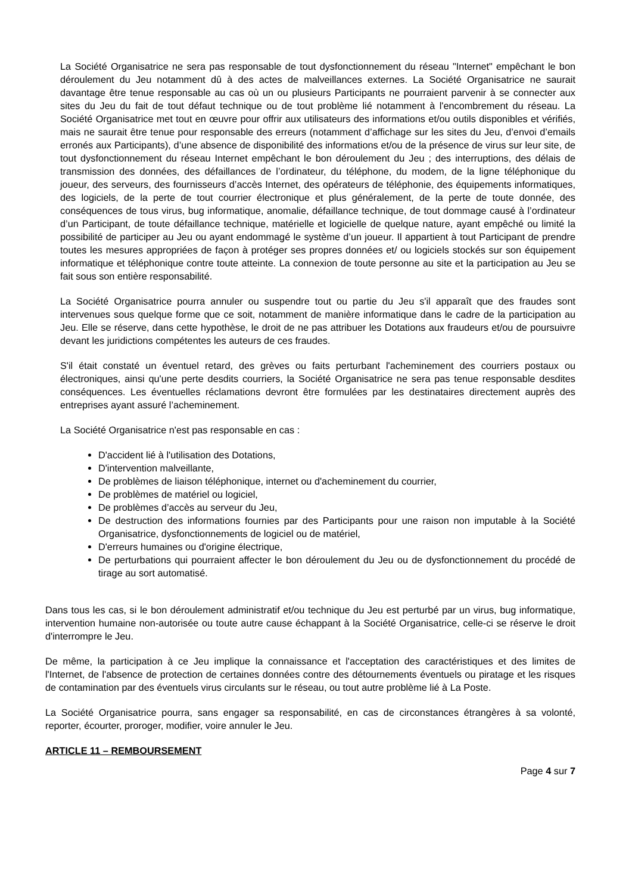La Société Organisatrice ne sera pas responsable de tout dysfonctionnement du réseau "Internet" empêchant le bon déroulement du Jeu notamment dû à des actes de malveillances externes. La Société Organisatrice ne saurait davantage être tenue responsable au cas où un ou plusieurs Participants ne pourraient parvenir à se connecter aux sites du Jeu du fait de tout défaut technique ou de tout problème lié notamment à l'encombrement du réseau. La Société Organisatrice met tout en œuvre pour offrir aux utilisateurs des informations et/ou outils disponibles et vérifiés, mais ne saurait être tenue pour responsable des erreurs (notamment d’affichage sur les sites du Jeu, d’envoi d’emails erronés aux Participants), d’une absence de disponibilité des informations et/ou de la présence de virus sur leur site, de tout dysfonctionnement du réseau Internet empêchant le bon déroulement du Jeu ; des interruptions, des délais de transmission des données, des défaillances de l’ordinateur, du téléphone, du modem, de la ligne téléphonique du joueur, des serveurs, des fournisseurs d’accès Internet, des opérateurs de téléphonie, des équipements informatiques, des logiciels, de la perte de tout courrier électronique et plus généralement, de la perte de toute donnée, des conséquences de tous virus, bug informatique, anomalie, défaillance technique, de tout dommage causé à l’ordinateur d’un Participant, de toute défaillance technique, matérielle et logicielle de quelque nature, ayant empêché ou limité la possibilité de participer au Jeu ou ayant endommagé le système d’un joueur. Il appartient à tout Participant de prendre toutes les mesures appropriées de façon à protéger ses propres données et/ ou logiciels stockés sur son équipement informatique et téléphonique contre toute atteinte. La connexion de toute personne au site et la participation au Jeu se fait sous son entière responsabilité.
La Société Organisatrice pourra annuler ou suspendre tout ou partie du Jeu s'il apparaît que des fraudes sont intervenues sous quelque forme que ce soit, notamment de manière informatique dans le cadre de la participation au Jeu. Elle se réserve, dans cette hypothèse, le droit de ne pas attribuer les Dotations aux fraudeurs et/ou de poursuivre devant les juridictions compétentes les auteurs de ces fraudes.
S'il était constaté un éventuel retard, des grèves ou faits perturbant l'acheminement des courriers postaux ou électroniques, ainsi qu'une perte desdits courriers, la Société Organisatrice ne sera pas tenue responsable desdites conséquences. Les éventuelles réclamations devront être formulées par les destinataires directement auprès des entreprises ayant assuré l’acheminement.
La Société Organisatrice n'est pas responsable en cas :
D'accident lié à l'utilisation des Dotations,
D'intervention malveillante,
De problèmes de liaison téléphonique, internet ou d'acheminement du courrier,
De problèmes de matériel ou logiciel,
De problèmes d’accès au serveur du Jeu,
De destruction des informations fournies par des Participants pour une raison non imputable à la Société Organisatrice, dysfonctionnements de logiciel ou de matériel,
D'erreurs humaines ou d'origine électrique,
De perturbations qui pourraient affecter le bon déroulement du Jeu ou de dysfonctionnement du procédé de tirage au sort automatisé.
Dans tous les cas, si le bon déroulement administratif et/ou technique du Jeu est perturbé par un virus, bug informatique, intervention humaine non-autorisée ou toute autre cause échappant à la Société Organisatrice, celle-ci se réserve le droit d'interrompre le Jeu.
De même, la participation à ce Jeu implique la connaissance et l'acceptation des caractéristiques et des limites de l'Internet, de l'absence de protection de certaines données contre des détournements éventuels ou piratage et les risques de contamination par des éventuels virus circulants sur le réseau, ou tout autre problème lié à La Poste.
La Société Organisatrice pourra, sans engager sa responsabilité, en cas de circonstances étrangères à sa volonté, reporter, écourter, proroger, modifier, voire annuler le Jeu.
ARTICLE 11 – REMBOURSEMENT
Page 4 sur 7